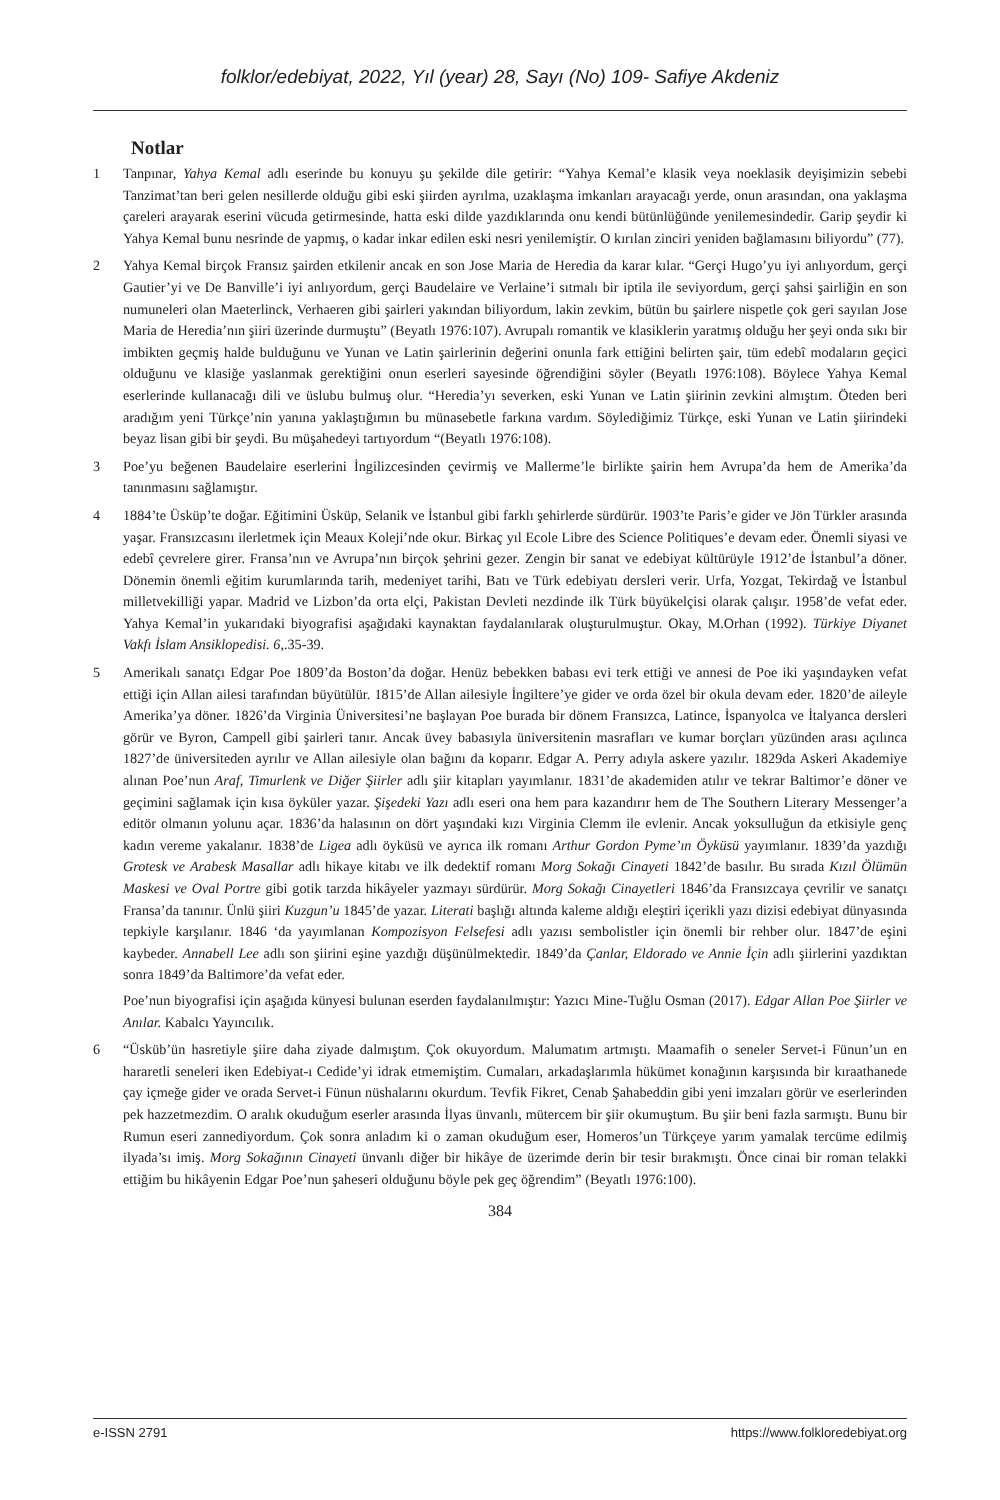folklor/edebiyat, 2022, Yıl (year) 28, Sayı (No) 109- Safiye Akdeniz
Notlar
1 Tanpınar, Yahya Kemal adlı eserinde bu konuyu şu şekilde dile getirir: “Yahya Kemal’e klasik veya noeklasik deyişimizin sebebi Tanzimat’tan beri gelen nesillerde olduğu gibi eski şiirden ayrılma, uzaklaşma imkanları arayacağı yerde, onun arasından, ona yaklaşma çareleri arayarak eserini vücuda getirmesinde, hatta eski dilde yazdıklarında onu kendi bütünlüğünde yenilemesindedir. Garip şeydir ki Yahya Kemal bunu nesrinde de yapmış, o kadar inkar edilen eski nesri yenilemiştir. O kırılan zinciri yeniden bağlamasını biliyordu” (77).
2 Yahya Kemal birçok Fransız şairden etkilenir ancak en son Jose Maria de Heredia da karar kılar. “Gerçi Hugo’yu iyi anlıyordum, gerçi Gautier’yi ve De Banville’i iyi anlıyordum, gerçi Baudelaire ve Verlaine’i sıtmalı bir iptila ile seviyordum, gerçi şahsi şairliğin en son numuneleri olan Maeterlinck, Verhaeren gibi şairleri yakından biliyordum, lakin zevkim, bütün bu şairlere nispetle çok geri sayılan Jose Maria de Heredia’nın şiiri üzerinde durmuştu” (Beyatlı 1976:107). Avrupalı romantik ve klasiklerin yaratmış olduğu her şeyi onda sıkı bir imbikten geçmiş halde bulduğunu ve Yunan ve Latin şairlerinin değerini onunla fark ettiğini belirten şair, tüm edebî modaların geçici olduğunu ve klasiğe yaslanmak gerektiğini onun eserleri sayesinde öğrendiğini söyler (Beyatlı 1976:108). Böylece Yahya Kemal eserlerinde kullanacağı dili ve üslubu bulmuş olur. “Heredia’yı severken, eski Yunan ve Latin şiirinin zevkini almıştım. Öteden beri aradığım yeni Türkçe’nin yanına yaklaştığımın bu münasebetle farkına vardım. Söylediğimiz Türkçe, eski Yunan ve Latin şiirindeki beyaz lisan gibi bir şeydi. Bu müşahedeyi tartıyordum “(Beyatlı 1976:108).
3 Poe’yu beğenen Baudelaire eserlerini İngilizcesinden çevirmiş ve Mallerme’le birlikte şairin hem Avrupa’da hem de Amerika’da tanınmasını sağlamıştır.
4 1884’te Üsküp’te doğar. Eğitimini Üsküp, Selanik ve İstanbul gibi farklı şehirlerde sürdürür. 1903’te Paris’e gider ve Jön Türkler arasında yaşar. Fransızcasını ilerletmek için Meaux Koleji’nde okur. Birkaç yıl Ecole Libre des Science Politiques’e devam eder. Önemli siyasi ve edebî çevrelere girer. Fransa’nın ve Avrupa’nın birçok şehrini gezer. Zengin bir sanat ve edebiyat kültürüyle 1912’de İstanbul’a döner. Dönemin önemli eğitim kurumlarında tarih, medeniyet tarihi, Batı ve Türk edebiyatı dersleri verir. Urfa, Yozgat, Tekirdağ ve İstanbul milletvekilliği yapar. Madrid ve Lizbon’da orta elçi, Pakistan Devleti nezdinde ilk Türk büyükelçisi olarak çalışır. 1958’de vefat eder. Yahya Kemal’in yukarıdaki biyografisi aşağıdaki kaynaktan faydalanılarak oluşturulmuştur. Okay, M.Orhan (1992). Türkiye Diyanet Vakfı İslam Ansiklopedisi. 6,.35-39.
5 Amerikalı sanatçı Edgar Poe 1809’da Boston’da doğar. Henüz bebekken babası evi terk ettiği ve annesi de Poe iki yaşındayken vefat ettiği için Allan ailesi tarafından büyütülür. 1815’de Allan ailesiyle İngiltere’ye gider ve orda özel bir okula devam eder. 1820’de aileyle Amerika’ya döner. 1826’da Virginia Üniversitesi’ne başlayan Poe burada bir dönem Fransızca, Latince, İspanyolca ve İtalyanca dersleri görür ve Byron, Campell gibi şairleri tanır. Ancak üvey babasıyla üniversitenin masrafları ve kumar borçları yüzünden arası açılınca 1827’de üniversiteden ayrılır ve Allan ailesiyle olan bağını da koparır. Edgar A. Perry adıyla askere yazılır. 1829da Askeri Akademiye alınan Poe’nun Araf, Timurlenk ve Diğer Şiirler adlı şiir kitapları yayımlanır. 1831’de akademiden atılır ve tekrar Baltimor’e döner ve geçimini sağlamak için kısa öyküler yazar. Şişedeki Yazı adlı eseri ona hem para kazandırır hem de The Southern Literary Messenger’a editör olmanın yolunu açar. 1836’da halasının on dört yaşındaki kızı Virginia Clemm ile evlenir. Ancak yoksulluğun da etkisiyle genç kadın vereme yakalanır. 1838’de Ligea adlı öyküsü ve ayrıca ilk romanı Arthur Gordon Pyme’ın Öyküsü yayımlanır. 1839’da yazdığı Grotesk ve Arabesk Masallar adlı hikaye kitabı ve ilk dedektif romanı Morg Sokağı Cinayeti 1842’de basılır. Bu sırada Kızıl Ölümün Maskesi ve Oval Portre gibi gotik tarzda hikâyeler yazmayı sürdürür. Morg Sokağı Cinayetleri 1846’da Fransızcaya çevrilir ve sanatçı Fransa’da tanınır. Ünlü şiiri Kuzgun’u 1845’de yazar. Literati başlığı altında kaleme aldığı eleştiri içerikli yazı dizisi edebiyat dünyasında tepkiyle karşılanır. 1846 ‘da yayımlanan Kompozisyon Felsefesi adlı yazısı sembolistler için önemli bir rehber olur. 1847’de eşini kaybeder. Annabell Lee adlı son şiirini eşine yazdığı düşünülmektedir. 1849’da Çanlar, Eldorado ve Annie İçin adlı şiirlerini yazdıktan sonra 1849’da Baltimore’da vefat eder.
Poe’nun biyografisi için aşağıda künyesi bulunan eserden faydalanılmıştır: Yazıcı Mine-Tuğlu Osman (2017). Edgar Allan Poe Şiirler ve Anılar. Kabalcı Yayıncılık.
6 “Üsküb’ün hasretiyle şiire daha ziyade dalmıştım. Çok okuyordum. Malumatım artmıştı. Maamafih o seneler Servet-i Fünun’un en hararetli seneleri iken Edebiyat-ı Cedide’yi idrak etmemiştim. Cumaları, arkadaşlarımla hükümet konağının karşısında bir kıraathanede çay içmeğe gider ve orada Servet-i Fünun nüshalarını okurdum. Tevfik Fikret, Cenab Şahabeddin gibi yeni imzaları görür ve eserlerinden pek hazzetmezdim. O aralık okuduğum eserler arasında İlyas ünvanlı, mütercem bir şiir okumuştum. Bu şiir beni fazla sarmıştı. Bunu bir Rumun eseri zannediyordum. Çok sonra anladım ki o zaman okuduğum eser, Homeros’un Türkçeye yarım yamalak tercüme edilmiş ilyada’sı imiş. Morg Sokağının Cinayeti ünvanlı diğer bir hikâye de üzerimde derin bir tesir bırakmıştı. Önce cinai bir roman telakki ettiğim bu hikâyenin Edgar Poe’nun şaheseri olduğunu böyle pek geç öğrendim” (Beyatlı 1976:100).
384
e-ISSN 2791 https://www.folkloredebiyat.org